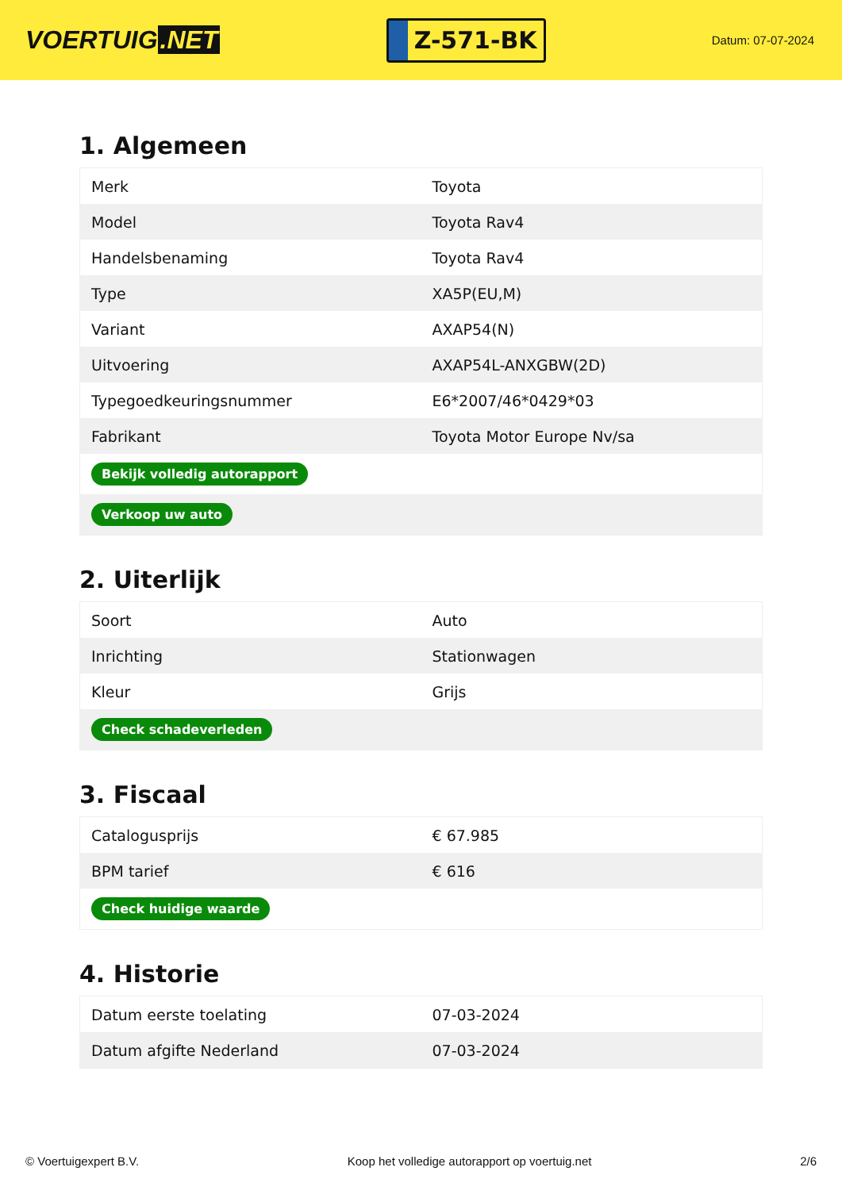VOERTUIG.NET
Z-571-BK
Datum: 07-07-2024
1. Algemeen
| Merk | Toyota |
| Model | Toyota Rav4 |
| Handelsbenaming | Toyota Rav4 |
| Type | XA5P(EU,M) |
| Variant | AXAP54(N) |
| Uitvoering | AXAP54L-ANXGBW(2D) |
| Typegoedkeuringsnummer | E6*2007/46*0429*03 |
| Fabrikant | Toyota Motor Europe Nv/sa |
| Bekijk volledig autorapport | |
| Verkoop uw auto | |
2. Uiterlijk
| Soort | Auto |
| Inrichting | Stationwagen |
| Kleur | Grijs |
| Check schadeverleden | |
3. Fiscaal
| Catalogusprijs | € 67.985 |
| BPM tarief | € 616 |
| Check huidige waarde | |
4. Historie
| Datum eerste toelating | 07-03-2024 |
| Datum afgifte Nederland | 07-03-2024 |
© Voertuigexpert B.V. Koop het volledige autorapport op voertuig.net 2/6